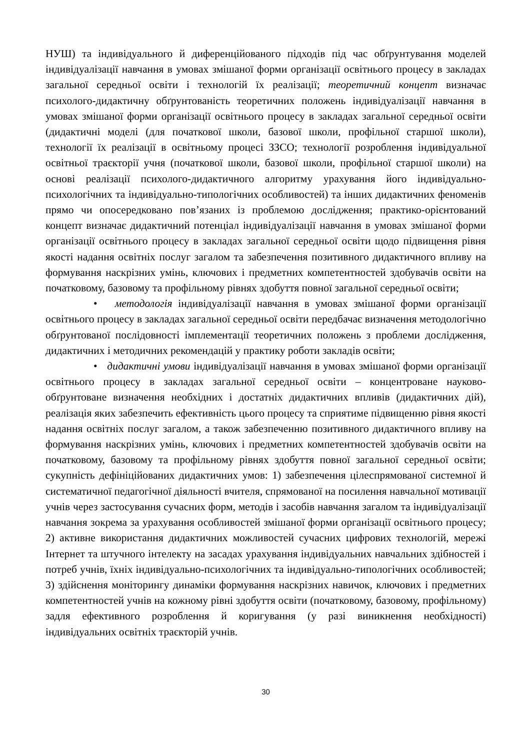НУШ) та індивідуального й диференційованого підходів під час обґрунтування моделей індивідуалізації навчання в умовах змішаної форми організації освітнього процесу в закладах загальної середньої освіти і технологій їх реалізації; теоретичний концепт визначає психолого-дидактичну обґрунтованість теоретичних положень індивідуалізації навчання в умовах змішаної форми організації освітнього процесу в закладах загальної середньої освіти (дидактичні моделі (для початкової школи, базової школи, профільної старшої школи), технології їх реалізації в освітньому процесі ЗЗСО; технології розроблення індивідуальної освітньої траєкторії учня (початкової школи, базової школи, профільної старшої школи) на основі реалізації психолого-дидактичного алгоритму урахування його індивідуально-психологічних та індивідуально-типологічних особливостей) та інших дидактичних феноменів прямо чи опосередковано пов’язаних із проблемою дослідження; практико-орієнтований концепт визначає дидактичний потенціал індивідуалізації навчання в умовах змішаної форми організації освітнього процесу в закладах загальної середньої освіти щодо підвищення рівня якості надання освітніх послуг загалом та забезпечення позитивного дидактичного впливу на формування наскрізних умінь, ключових і предметних компетентностей здобувачів освіти на початковому, базовому та профільному рівнях здобуття повної загальної середньої освіти;
• методологія індивідуалізації навчання в умовах змішаної форми організації освітнього процесу в закладах загальної середньої освіти передбачає визначення методологічно обґрунтованої послідовності імплементації теоретичних положень з проблеми дослідження, дидактичних і методичних рекомендацій у практику роботи закладів освіти;
• дидактичні умови індивідуалізації навчання в умовах змішаної форми організації освітнього процесу в закладах загальної середньої освіти – концентроване науково-обґрунтоване визначення необхідних і достатніх дидактичних впливів (дидактичних дій), реалізація яких забезпечить ефективність цього процесу та сприятиме підвищенню рівня якості надання освітніх послуг загалом, а також забезпеченню позитивного дидактичного впливу на формування наскрізних умінь, ключових і предметних компетентностей здобувачів освіти на початковому, базовому та профільному рівнях здобуття повної загальної середньої освіти; сукупність дефініційованих дидактичних умов: 1) забезпечення цілеспрямованої системної й систематичної педагогічної діяльності вчителя, спрямованої на посилення навчальної мотивації учнів через застосування сучасних форм, методів і засобів навчання загалом та індивідуалізації навчання зокрема за урахування особливостей змішаної форми організації освітнього процесу; 2) активне використання дидактичних можливостей сучасних цифрових технологій, мережі Інтернет та штучного інтелекту на засадах урахування індивідуальних навчальних здібностей і потреб учнів, їхніх індивідуально-психологічних та індивідуально-типологічних особливостей; 3) здійснення моніторингу динаміки формування наскрізних навичок, ключових і предметних компетентностей учнів на кожному рівні здобуття освіти (початковому, базовому, профільному) задля ефективного розроблення й коригування (у разі виникнення необхідності) індивідуальних освітніх траєкторій учнів.
30